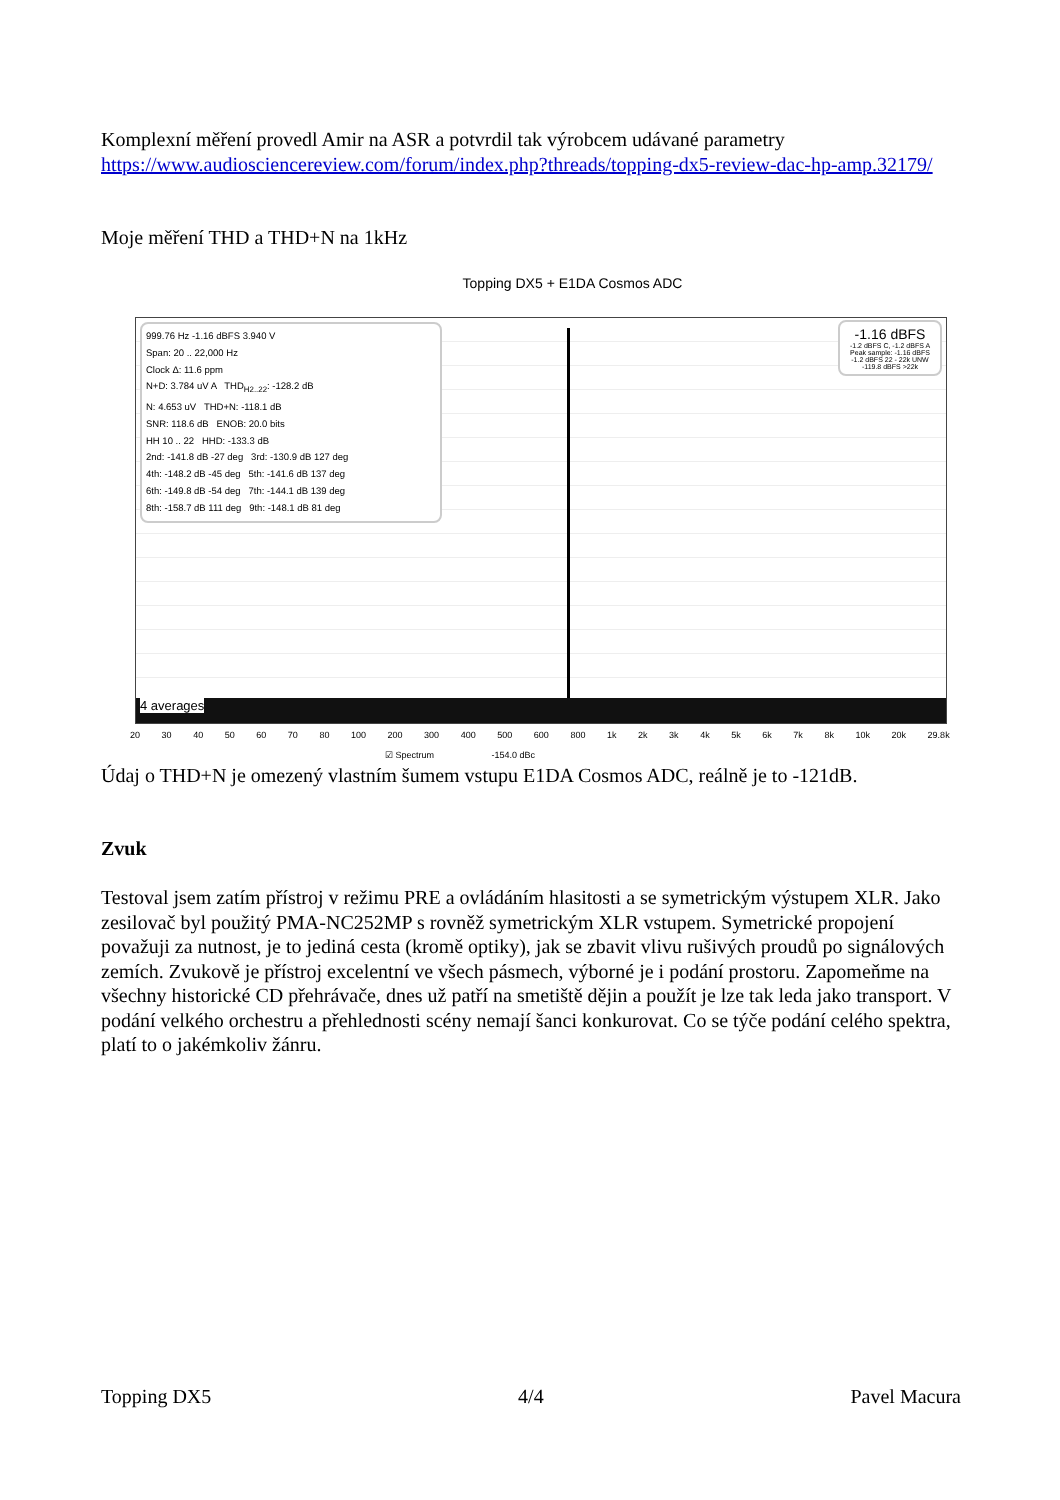Komplexní měření provedl Amir na ASR a potvrdil tak výrobcem udávané parametry https://www.audiosciencereview.com/forum/index.php?threads/topping-dx5-review-dac-hp-amp.32179/
Moje měření THD a THD+N na 1kHz
Topping DX5 + E1DA Cosmos ADC
999.76 Hz -1.16 dBFS 3.940 V
Span: 20 .. 22,000 Hz
Clock Δ: 11.6 ppm
N+D: 3.784 uV A THD<sub>H2..22</sub>: -128.2 dB
N: 4.653 uV THD+N: -118.1 dB
SNR: 118.6 dB ENOB: 20.0 bits
HH 10 .. 22 HHD: -133.3 dB
2nd: -141.8 dB -27 deg 3rd: -130.9 dB 127 deg
4th: -148.2 dB -45 deg 5th: -141.6 dB 137 deg
6th: -149.8 dB -54 deg 7th: -144.1 dB 139 deg
8th: -158.7 dB 111 deg 9th: -148.1 dB 81 deg
-1.16 dBFS
-1.2 dBFS C, -1.2 dBFS A
Peak sample: -1.16 dBFS
-1.2 dBFS 22 - 22k UNW
-119.8 dBFS >22k
4 averages
20 30 40 50 60 70 80 100 200 300 400 500 600 800 1k 2k 3k 4k 5k 6k 7k 8k 10k 20k 29.8k
☑ Spectrum -154.0 dBc
Údaj o THD+N je omezený vlastním šumem vstupu E1DA Cosmos ADC, reálně je to -121dB.
Zvuk
Testoval jsem zatím přístroj v režimu PRE a ovládáním hlasitosti a se symetrickým výstupem XLR. Jako zesilovač byl použitý PMA-NC252MP s rovněž symetrickým XLR vstupem. Symetrické propojení považuji za nutnost, je to jediná cesta (kromě optiky), jak se zbavit vlivu rušivých proudů po signálových zemích. Zvukově je přístroj excelentní ve všech pásmech, výborné je i podání prostoru. Zapomeňme na všechny historické CD přehrávače, dnes už patří na smetiště dějin a použít je lze tak leda jako transport. V podání velkého orchestru a přehlednosti scény nemají šanci konkurovat. Co se týče podání celého spektra, platí to o jakémkoliv žánru.
Topping DX5 4/4 Pavel Macura